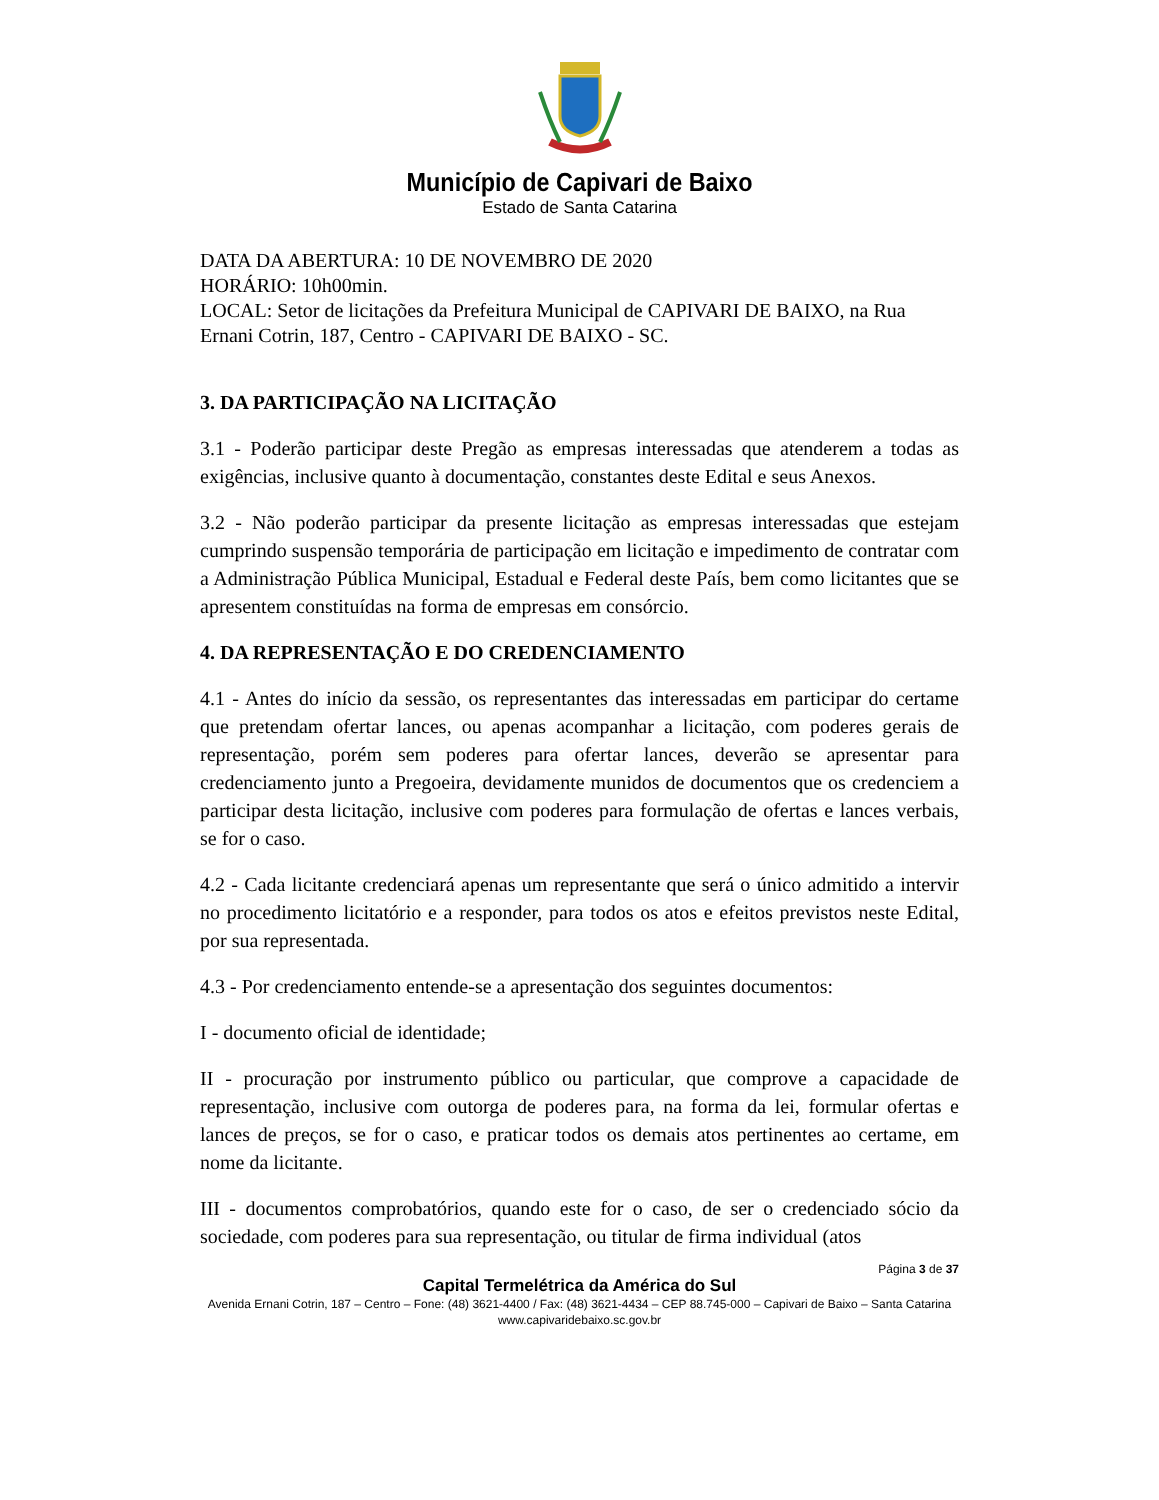Município de Capivari de Baixo
Estado de Santa Catarina
DATA DA ABERTURA: 10 DE NOVEMBRO DE 2020
HORÁRIO: 10h00min.
LOCAL: Setor de licitações da Prefeitura Municipal de CAPIVARI DE BAIXO, na Rua Ernani Cotrin, 187, Centro - CAPIVARI DE BAIXO - SC.
3. DA PARTICIPAÇÃO NA LICITAÇÃO
3.1 - Poderão participar deste Pregão as empresas interessadas que atenderem a todas as exigências, inclusive quanto à documentação, constantes deste Edital e seus Anexos.
3.2 - Não poderão participar da presente licitação as empresas interessadas que estejam cumprindo suspensão temporária de participação em licitação e impedimento de contratar com a Administração Pública Municipal, Estadual e Federal deste País, bem como licitantes que se apresentem constituídas na forma de empresas em consórcio.
4. DA REPRESENTAÇÃO E DO CREDENCIAMENTO
4.1 - Antes do início da sessão, os representantes das interessadas em participar do certame que pretendam ofertar lances, ou apenas acompanhar a licitação, com poderes gerais de representação, porém sem poderes para ofertar lances, deverão se apresentar para credenciamento junto a Pregoeira, devidamente munidos de documentos que os credenciem a participar desta licitação, inclusive com poderes para formulação de ofertas e lances verbais, se for o caso.
4.2 - Cada licitante credenciará apenas um representante que será o único admitido a intervir no procedimento licitatório e a responder, para todos os atos e efeitos previstos neste Edital, por sua representada.
4.3 - Por credenciamento entende-se a apresentação dos seguintes documentos:
I - documento oficial de identidade;
II - procuração por instrumento público ou particular, que comprove a capacidade de representação, inclusive com outorga de poderes para, na forma da lei, formular ofertas e lances de preços, se for o caso, e praticar todos os demais atos pertinentes ao certame, em nome da licitante.
III - documentos comprobatórios, quando este for o caso, de ser o credenciado sócio da sociedade, com poderes para sua representação, ou titular de firma individual (atos
Página 3 de 37
Capital Termelétrica da América do Sul
Avenida Ernani Cotrin, 187 – Centro – Fone: (48) 3621-4400 / Fax: (48) 3621-4434 – CEP 88.745-000 – Capivari de Baixo – Santa Catarina
www.capivaridebaixo.sc.gov.br